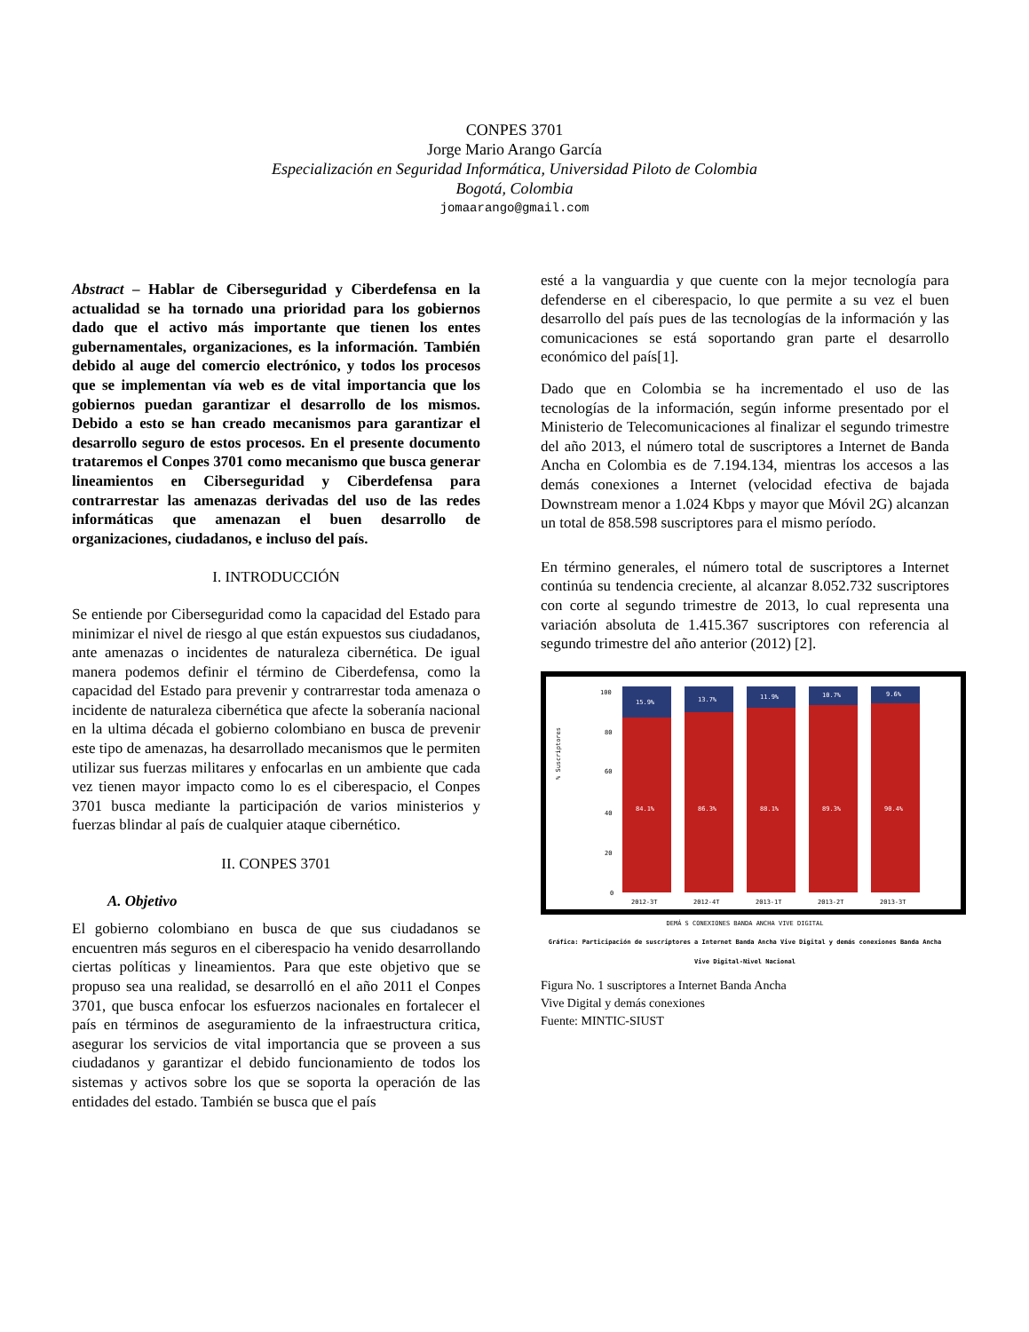CONPES 3701
Jorge Mario Arango García
Especialización en Seguridad Informática, Universidad Piloto de Colombia
Bogotá, Colombia
jomaarango@gmail.com
Abstract – Hablar de Ciberseguridad y Ciberdefensa en la actualidad se ha tornado una prioridad para los gobiernos dado que el activo más importante que tienen los entes gubernamentales, organizaciones, es la información. También debido al auge del comercio electrónico, y todos los procesos que se implementan vía web es de vital importancia que los gobiernos puedan garantizar el desarrollo de los mismos. Debido a esto se han creado mecanismos para garantizar el desarrollo seguro de estos procesos. En el presente documento trataremos el Conpes 3701 como mecanismo que busca generar lineamientos en Ciberseguridad y Ciberdefensa para contrarrestar las amenazas derivadas del uso de las redes informáticas que amenazan el buen desarrollo de organizaciones, ciudadanos, e incluso del país.
I. INTRODUCCIÓN
Se entiende por Ciberseguridad como la capacidad del Estado para minimizar el nivel de riesgo al que están expuestos sus ciudadanos, ante amenazas o incidentes de naturaleza cibernética. De igual manera podemos definir el término de Ciberdefensa, como la capacidad del Estado para prevenir y contrarrestar toda amenaza o incidente de naturaleza cibernética que afecte la soberanía nacional en la ultima década el gobierno colombiano en busca de prevenir este tipo de amenazas, ha desarrollado mecanismos que le permiten utilizar sus fuerzas militares y enfocarlas en un ambiente que cada vez tienen mayor impacto como lo es el ciberespacio, el Conpes 3701 busca mediante la participación de varios ministerios y fuerzas blindar al país de cualquier ataque cibernético.
II. CONPES 3701
A. Objetivo
El gobierno colombiano en busca de que sus ciudadanos se encuentren más seguros en el ciberespacio ha venido desarrollando ciertas políticas y lineamientos. Para que este objetivo que se propuso sea una realidad, se desarrolló en el año 2011 el Conpes 3701, que busca enfocar los esfuerzos nacionales en fortalecer el país en términos de aseguramiento de la infraestructura critica, asegurar los servicios de vital importancia que se proveen a sus ciudadanos y garantizar el debido funcionamiento de todos los sistemas y activos sobre los que se soporta la operación de las entidades del estado. También se busca que el país
esté a la vanguardia y que cuente con la mejor tecnología para defenderse en el ciberespacio, lo que permite a su vez el buen desarrollo del país pues de las tecnologías de la información y las comunicaciones se está soportando gran parte el desarrollo económico del país[1].
Dado que en Colombia se ha incrementado el uso de las tecnologías de la información, según informe presentado por el Ministerio de Telecomunicaciones al finalizar el segundo trimestre del año 2013, el número total de suscriptores a Internet de Banda Ancha en Colombia es de 7.194.134, mientras los accesos a las demás conexiones a Internet (velocidad efectiva de bajada Downstream menor a 1.024 Kbps y mayor que Móvil 2G) alcanzan un total de 858.598 suscriptores para el mismo período.
En término generales, el número total de suscriptores a Internet continúa su tendencia creciente, al alcanzar 8.052.732 suscriptores con corte al segundo trimestre de 2013, lo cual representa una variación absoluta de 1.415.367 suscriptores con referencia al segundo trimestre del año anterior (2012) [2].
% Suscriptores
100
80
60
40
20
0
15.9%
13.7%
11.9%
10.7%
9.6%
84.1%
86.3%
88.1%
89.3%
90.4%
2012-3T
2012-4T
2013-1T
2013-2T
2013-3T
DEMÁ S CONEXIONES BANDA ANCHA VIVE DIGITAL
Gráfica: Participación de suscriptores a Internet Banda Ancha Vive Digital y demás conexiones Banda Ancha Vive Digital-Nivel Nacional
Figura No. 1 suscriptores a Internet Banda Ancha
Vive Digital y demás conexiones
Fuente: MINTIC-SIUST